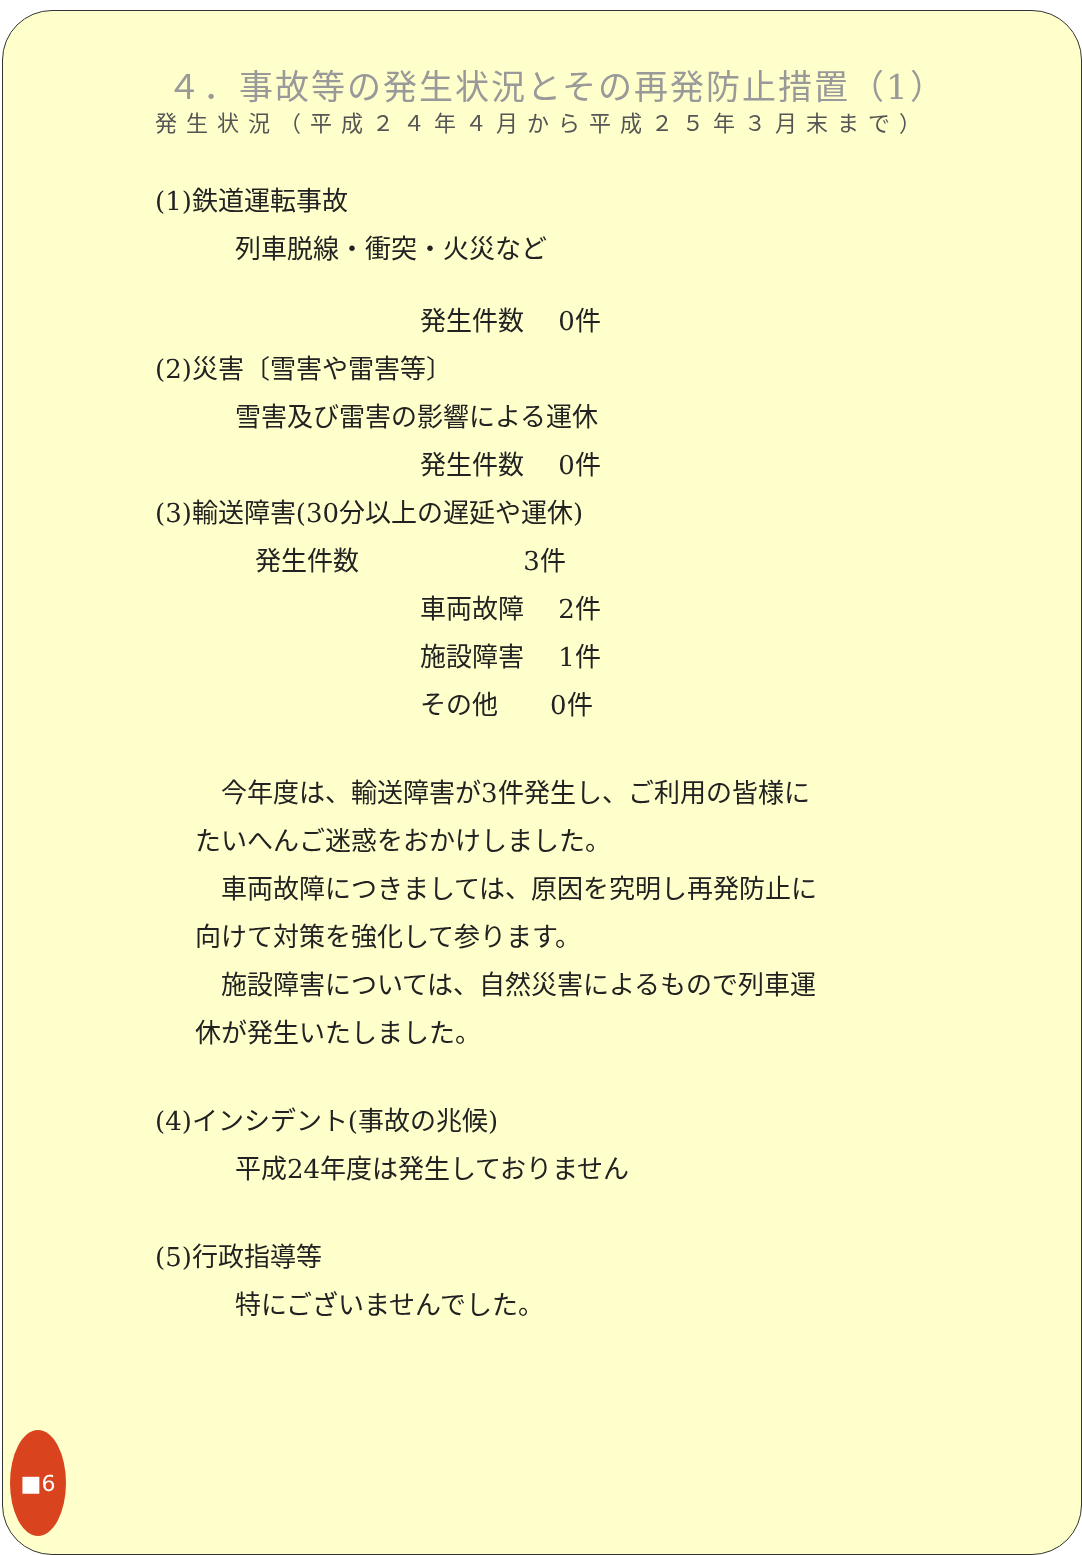４．事故等の発生状況とその再発防止措置（1）
発生状況（平成２４年４月から平成２５年３月末まで）
(1)鉄道運転事故
列車脱線・衝突・火災など
発生件数　 0件
(2)災害〔雪害や雷害等〕
雪害及び雷害の影響による運休
発生件数　 0件
(3)輸送障害(30分以上の遅延や運休)
発生件数　　　　　　 3件
車両故障　 2件
施設障害　 1件
その他　　0件
　今年度は、輸送障害が3件発生し、ご利用の皆様に
たいへんご迷惑をおかけしました。
　車両故障につきましては、原因を究明し再発防止に
向けて対策を強化して参ります。
　施設障害については、自然災害によるもので列車運
休が発生いたしました。
(4)インシデント(事故の兆候)
平成24年度は発生しておりません
(5)行政指導等
特にございませんでした。
■6